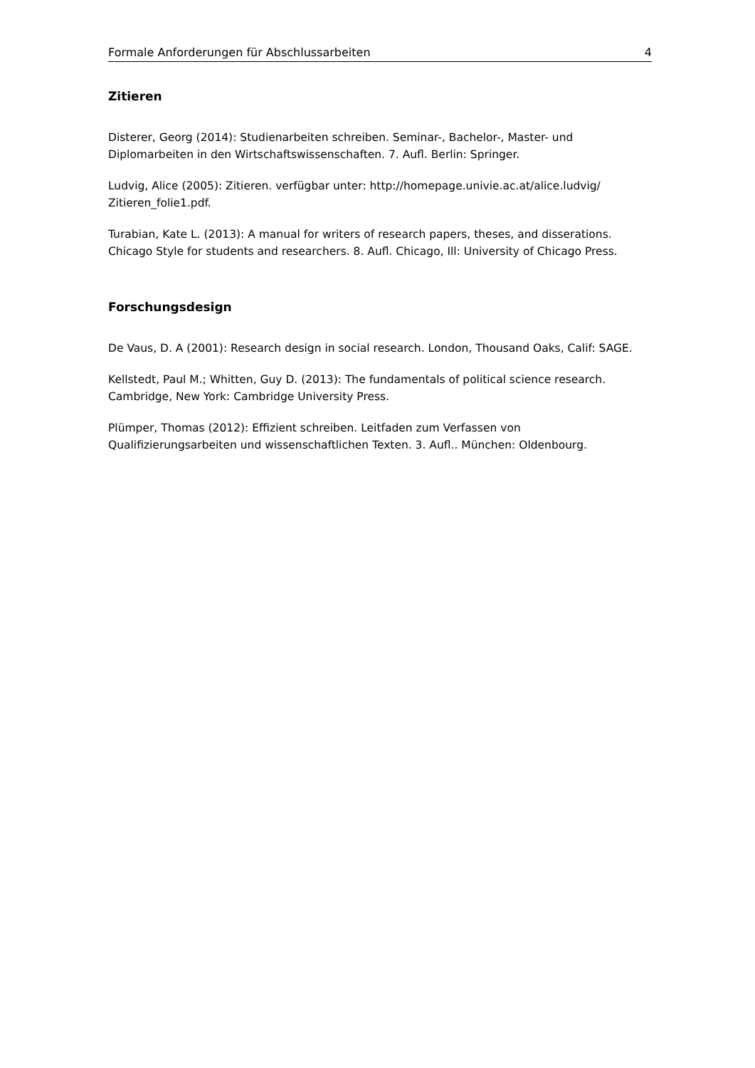Formale Anforderungen für Abschlussarbeiten 4
Zitieren
Disterer, Georg (2014): Studienarbeiten schreiben. Seminar-, Bachelor-, Master- und Diplomarbeiten in den Wirtschaftswissenschaften. 7. Aufl. Berlin: Springer.
Ludvig, Alice (2005): Zitieren. verfügbar unter: http://homepage.univie.ac.at/alice.ludvig/ Zitieren_folie1.pdf.
Turabian, Kate L. (2013): A manual for writers of research papers, theses, and disserations. Chicago Style for students and researchers. 8. Aufl. Chicago, Ill: University of Chicago Press.
Forschungsdesign
De Vaus, D. A (2001): Research design in social research. London, Thousand Oaks, Calif: SAGE.
Kellstedt, Paul M.; Whitten, Guy D. (2013): The fundamentals of political science research. Cambridge, New York: Cambridge University Press.
Plümper, Thomas (2012): Effizient schreiben. Leitfaden zum Verfassen von Qualifizierungsarbeiten und wissenschaftlichen Texten. 3. Aufl.. München: Oldenbourg.